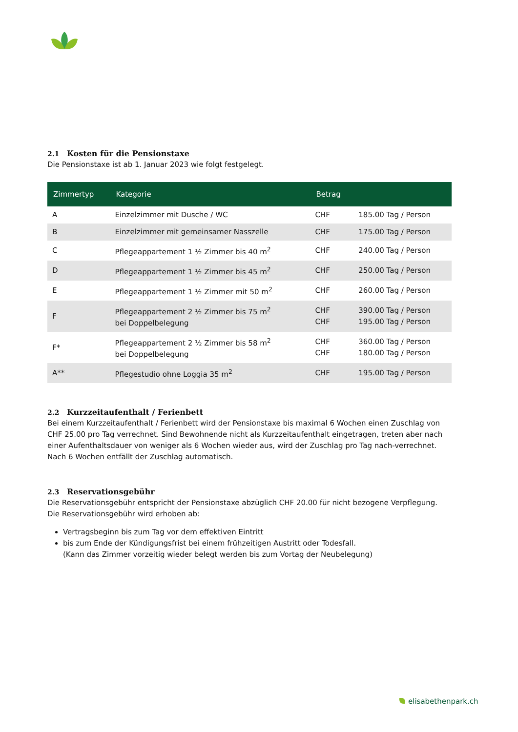2.1 Kosten für die Pensionstaxe
Die Pensionstaxe ist ab 1. Januar 2023 wie folgt festgelegt.
| Zimmertyp | Kategorie | Betrag | |
| --- | --- | --- | --- |
| A | Einzelzimmer mit Dusche / WC | CHF | 185.00 Tag / Person |
| B | Einzelzimmer mit gemeinsamer Nasszelle | CHF | 175.00 Tag / Person |
| C | Pflegeappartement 1 ½ Zimmer bis 40 m<sup>2</sup> | CHF | 240.00 Tag / Person |
| D | Pflegeappartement 1 ½ Zimmer bis 45 m<sup>2</sup> | CHF | 250.00 Tag / Person |
| E | Pflegeappartement 1 ½ Zimmer mit 50 m<sup>2</sup> | CHF | 260.00 Tag / Person |
| F | Pflegeappartement 2 ½ Zimmer bis 75 m<sup>2</sup> bei Doppelbelegung | CHF CHF | 390.00 Tag / Person 195.00 Tag / Person |
| F* | Pflegeappartement 2 ½ Zimmer bis 58 m<sup>2</sup> bei Doppelbelegung | CHF CHF | 360.00 Tag / Person 180.00 Tag / Person |
| A** | Pflegestudio ohne Loggia 35 m<sup>2</sup> | CHF | 195.00 Tag / Person |
2.2 Kurzzeitaufenthalt / Ferienbett
Bei einem Kurzzeitaufenthalt / Ferienbett wird der Pensionstaxe bis maximal 6 Wochen einen Zuschlag von CHF 25.00 pro Tag verrechnet. Sind Bewohnende nicht als Kurzzeitaufenthalt eingetragen, treten aber nach einer Aufenthaltsdauer von weniger als 6 Wochen wieder aus, wird der Zuschlag pro Tag nach-verrechnet. Nach 6 Wochen entfällt der Zuschlag automatisch.
2.3 Reservationsgebühr
Die Reservationsgebühr entspricht der Pensionstaxe abzüglich CHF 20.00 für nicht bezogene Verpflegung. Die Reservationsgebühr wird erhoben ab:
Vertragsbeginn bis zum Tag vor dem effektiven Eintritt
bis zum Ende der Kündigungsfrist bei einem frühzeitigen Austritt oder Todesfall.
(Kann das Zimmer vorzeitig wieder belegt werden bis zum Vortag der Neubelegung)
elisabethenpark.ch